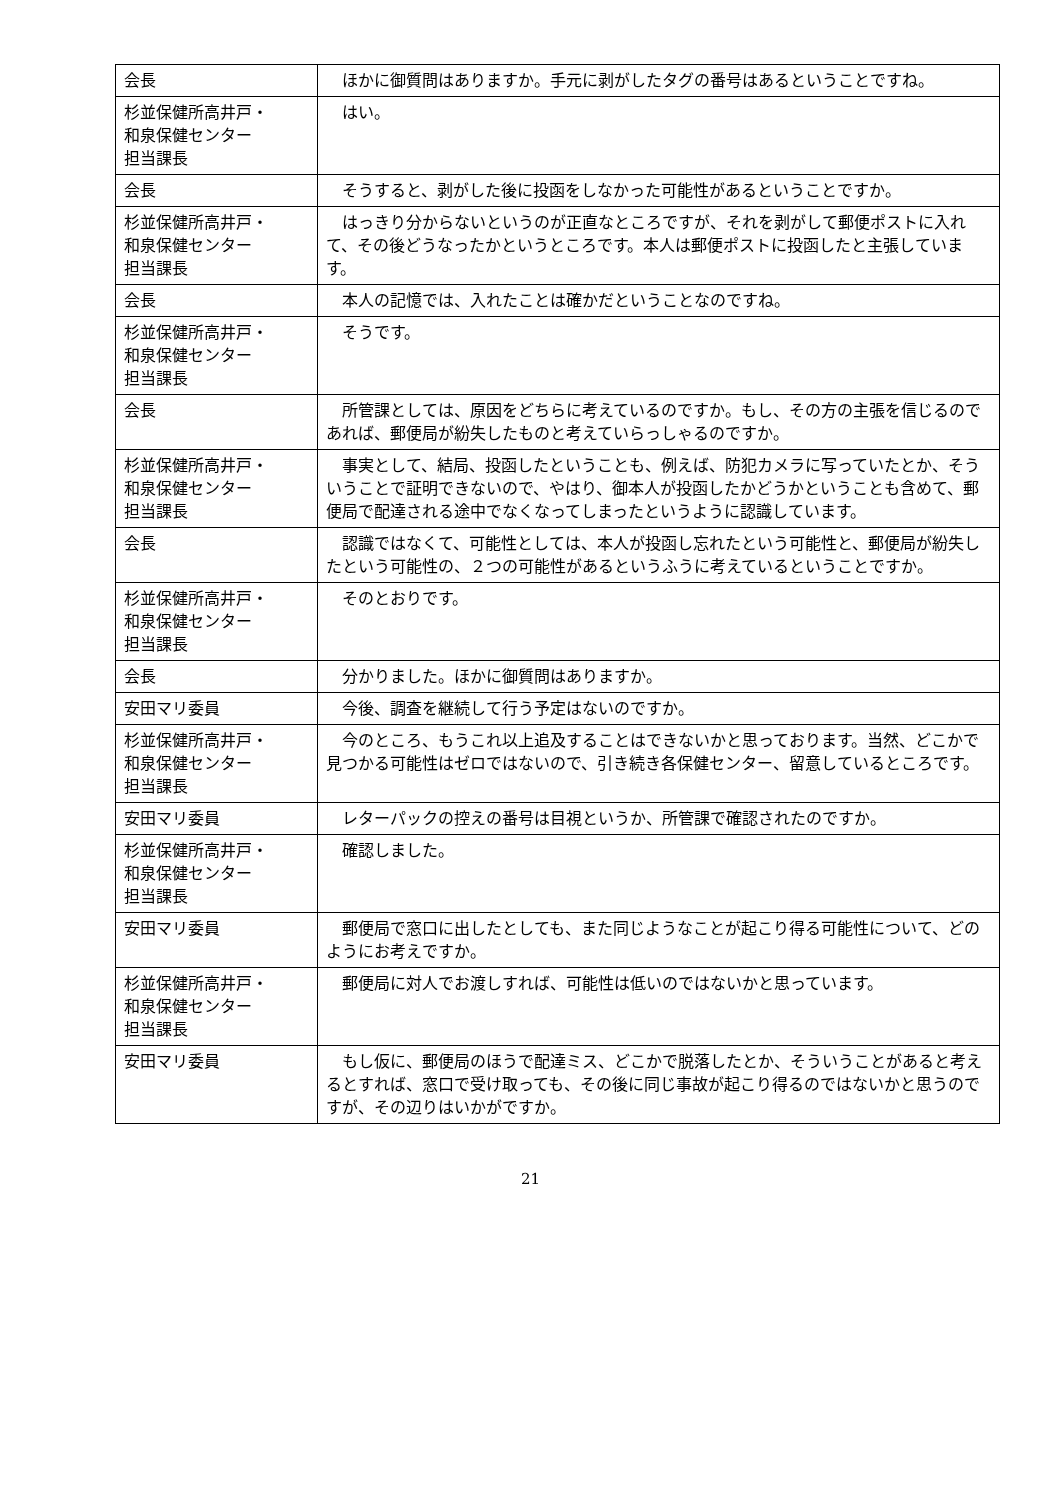| 会長 | ほかに御質問はありますか。手元に剥がしたタグの番号はあるということですね。 |
| 杉並保健所高井戸・ 和泉保健センター 担当課長 | はい。 |
| 会長 | そうすると、剥がした後に投函をしなかった可能性があるということですか。 |
| 杉並保健所高井戸・ 和泉保健センター 担当課長 | はっきり分からないというのが正直なところですが、それを剥がして郵便ポストに入れて、その後どうなったかというところです。本人は郵便ポストに投函したと主張しています。 |
| 会長 | 本人の記憶では、入れたことは確かだということなのですね。 |
| 杉並保健所高井戸・ 和泉保健センター 担当課長 | そうです。 |
| 会長 | 所管課としては、原因をどちらに考えているのですか。もし、その方の主張を信じるのであれば、郵便局が紛失したものと考えていらっしゃるのですか。 |
| 杉並保健所高井戸・ 和泉保健センター 担当課長 | 事実として、結局、投函したということも、例えば、防犯カメラに写っていたとか、そういうことで証明できないので、やはり、御本人が投函したかどうかということも含めて、郵便局で配達される途中でなくなってしまったというように認識しています。 |
| 会長 | 認識ではなくて、可能性としては、本人が投函し忘れたという可能性と、郵便局が紛失したという可能性の、２つの可能性があるというふうに考えているということですか。 |
| 杉並保健所高井戸・ 和泉保健センター 担当課長 | そのとおりです。 |
| 会長 | 分かりました。ほかに御質問はありますか。 |
| 安田マリ委員 | 今後、調査を継続して行う予定はないのですか。 |
| 杉並保健所高井戸・ 和泉保健センター 担当課長 | 今のところ、もうこれ以上追及することはできないかと思っております。当然、どこかで見つかる可能性はゼロではないので、引き続き各保健センター、留意しているところです。 |
| 安田マリ委員 | レターパックの控えの番号は目視というか、所管課で確認されたのですか。 |
| 杉並保健所高井戸・ 和泉保健センター 担当課長 | 確認しました。 |
| 安田マリ委員 | 郵便局で窓口に出したとしても、また同じようなことが起こり得る可能性について、どのようにお考えですか。 |
| 杉並保健所高井戸・ 和泉保健センター 担当課長 | 郵便局に対人でお渡しすれば、可能性は低いのではないかと思っています。 |
| 安田マリ委員 | もし仮に、郵便局のほうで配達ミス、どこかで脱落したとか、そういうことがあると考えるとすれば、窓口で受け取っても、その後に同じ事故が起こり得るのではないかと思うのですが、その辺りはいかがですか。 |
21